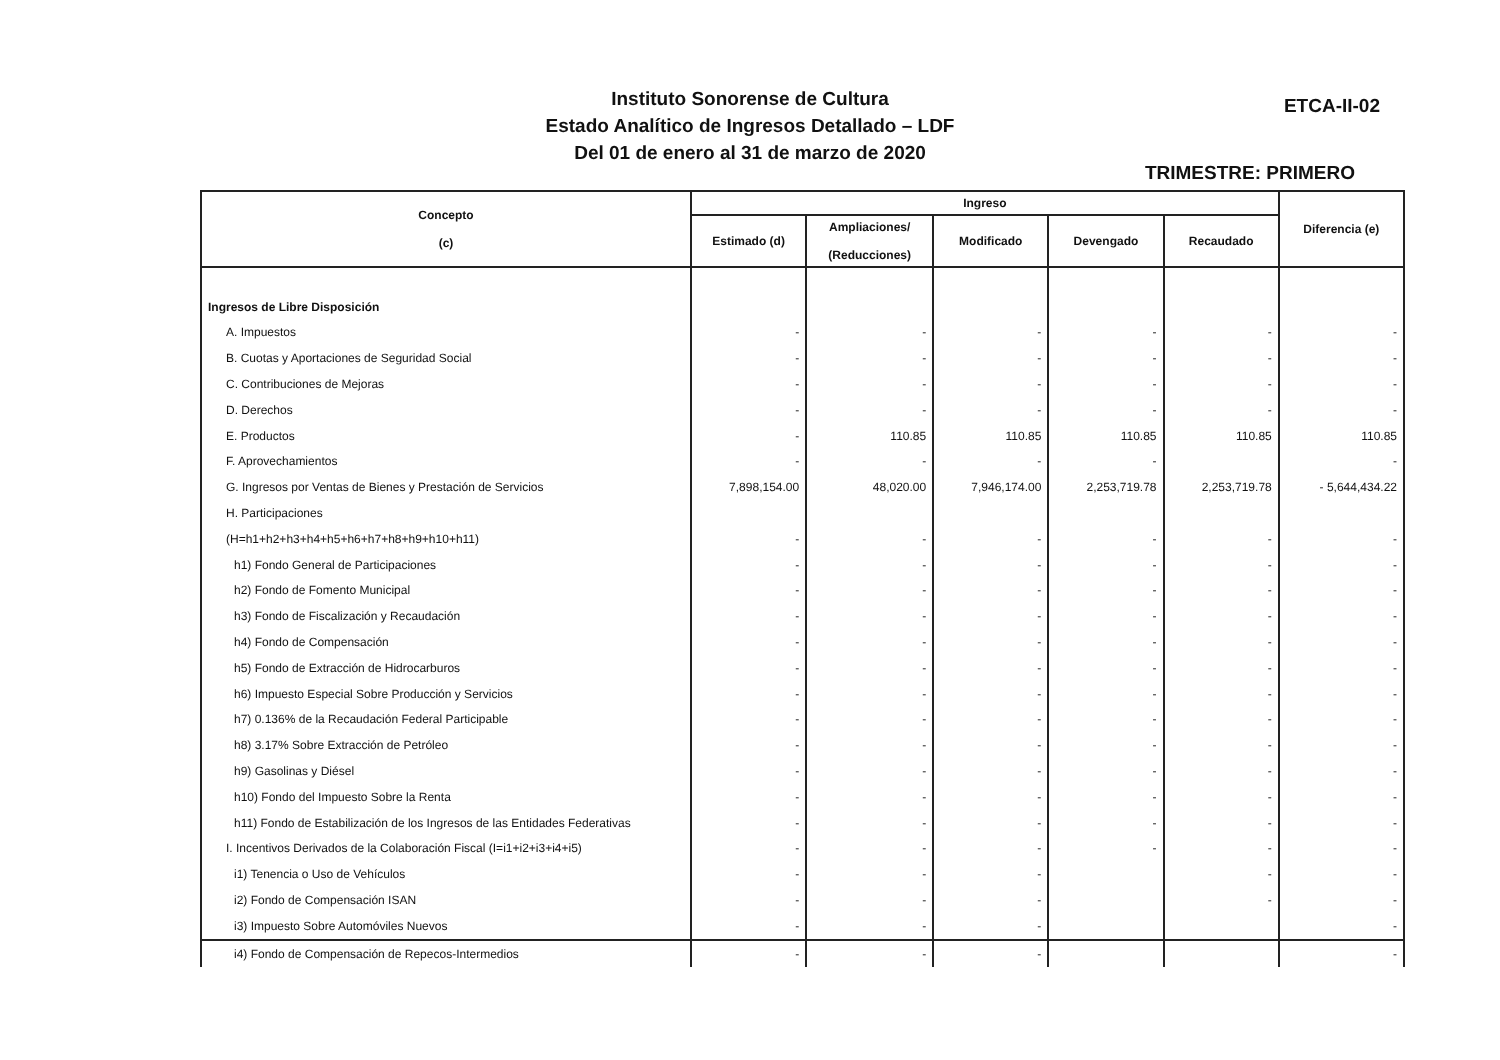Instituto Sonorense de Cultura
Estado Analítico de Ingresos Detallado – LDF
Del 01 de enero al 31 de marzo de 2020
ETCA-II-02
TRIMESTRE: PRIMERO
| Concepto (c) | Ingreso | | | | | Diferencia (e) |
| --- | --- | --- | --- | --- | --- | --- |
| | Estimado (d) | Ampliaciones/ (Reducciones) | Modificado | Devengado | Recaudado | |
| Ingresos de Libre Disposición | | | | | | |
| A. Impuestos | - | - | - | - | - | - |
| B. Cuotas y Aportaciones de Seguridad Social | - | - | - | - | - | - |
| C. Contribuciones de Mejoras | - | - | - | - | - | - |
| D. Derechos | - | - | - | - | - | - |
| E. Productos | - | 110.85 | 110.85 | 110.85 | 110.85 | 110.85 |
| F. Aprovechamientos | - | - | - | - | | - |
| G. Ingresos por Ventas de Bienes y Prestación de Servicios | 7,898,154.00 | 48,020.00 | 7,946,174.00 | 2,253,719.78 | 2,253,719.78 | - 5,644,434.22 |
| H. Participaciones | | | | | | |
| (H=h1+h2+h3+h4+h5+h6+h7+h8+h9+h10+h11) | - | - | - | - | - | - |
| h1) Fondo General de Participaciones | - | - | - | - | - | - |
| h2) Fondo de Fomento Municipal | - | - | - | - | - | - |
| h3) Fondo de Fiscalización y Recaudación | - | - | - | - | - | - |
| h4) Fondo de Compensación | - | - | - | - | - | - |
| h5) Fondo de Extracción de Hidrocarburos | - | - | - | - | - | - |
| h6) Impuesto Especial Sobre Producción y Servicios | - | - | - | - | - | - |
| h7) 0.136% de la Recaudación Federal Participable | - | - | - | - | - | - |
| h8) 3.17% Sobre Extracción de Petróleo | - | - | - | - | - | - |
| h9) Gasolinas y Diésel | - | - | - | - | - | - |
| h10) Fondo del Impuesto Sobre la Renta | - | - | - | - | - | - |
| h11) Fondo de Estabilización de los Ingresos de las Entidades Federativas | - | - | - | - | - | - |
| I. Incentivos Derivados de la Colaboración Fiscal (I=i1+i2+i3+i4+i5) | - | - | - | - | - | - |
| i1) Tenencia o Uso de Vehículos | - | - | - | | - | - |
| i2) Fondo de Compensación ISAN | - | - | - | | - | - |
| i3) Impuesto Sobre Automóviles Nuevos | - | - | - | | | - |
| i4) Fondo de Compensación de Repecos-Intermedios | - | - | - | | | - |